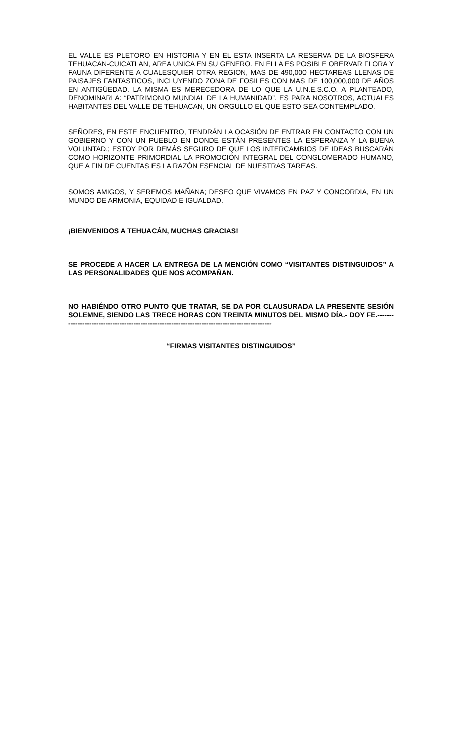EL VALLE ES PLETORO EN HISTORIA Y EN EL ESTA INSERTA LA RESERVA DE LA BIOSFERA TEHUACAN-CUICATLAN, AREA UNICA EN SU GENERO. EN ELLA ES POSIBLE OBERVAR FLORA Y FAUNA DIFERENTE A CUALESQUIER OTRA REGION, MAS DE 490,000 HECTAREAS LLENAS DE PAISAJES FANTASTICOS, INCLUYENDO ZONA DE FOSILES CON MAS DE 100,000,000 DE AÑOS EN ANTIGÜEDAD. LA MISMA ES MERECEDORA DE LO QUE LA U.N.E.S.C.O. A PLANTEADO, DENOMINARLA: “PATRIMONIO MUNDIAL DE LA HUMANIDAD”. ES PARA NOSOTROS, ACTUALES HABITANTES DEL VALLE DE TEHUACAN, UN ORGULLO EL QUE ESTO SEA CONTEMPLADO.
SEÑORES, EN ESTE ENCUENTRO, TENDRÁN LA OCASIÓN DE ENTRAR EN CONTACTO CON UN GOBIERNO Y CON UN PUEBLO EN DONDE ESTÁN PRESENTES LA ESPERANZA Y LA BUENA VOLUNTAD.; ESTOY POR DEMÁS SEGURO DE QUE LOS INTERCAMBIOS DE IDEAS BUSCARÁN COMO HORIZONTE PRIMORDIAL LA PROMOCIÓN INTEGRAL DEL CONGLOMERADO HUMANO, QUE A FIN DE CUENTAS ES LA RAZÓN ESENCIAL DE NUESTRAS TAREAS.
SOMOS AMIGOS, Y SEREMOS MAÑANA; DESEO QUE VIVAMOS EN PAZ Y CONCORDIA, EN UN MUNDO DE ARMONIA, EQUIDAD E IGUALDAD.
¡BIENVENIDOS A TEHUACÁN, MUCHAS GRACIAS!
SE PROCEDE A HACER LA ENTREGA DE LA MENCIÓN COMO “VISITANTES DISTINGUIDOS” A LAS PERSONALIDADES QUE NOS ACOMPAÑAN.
NO HABIÉNDO OTRO PUNTO QUE TRATAR, SE DA POR CLAUSURADA LA PRESENTE SESIÓN SOLEMNE, SIENDO LAS TRECE HORAS CON TREINTA MINUTOS DEL MISMO DÍA.- DOY FE.----------------------------------------------------------------------------------------------
“FIRMAS VISITANTES DISTINGUIDOS”